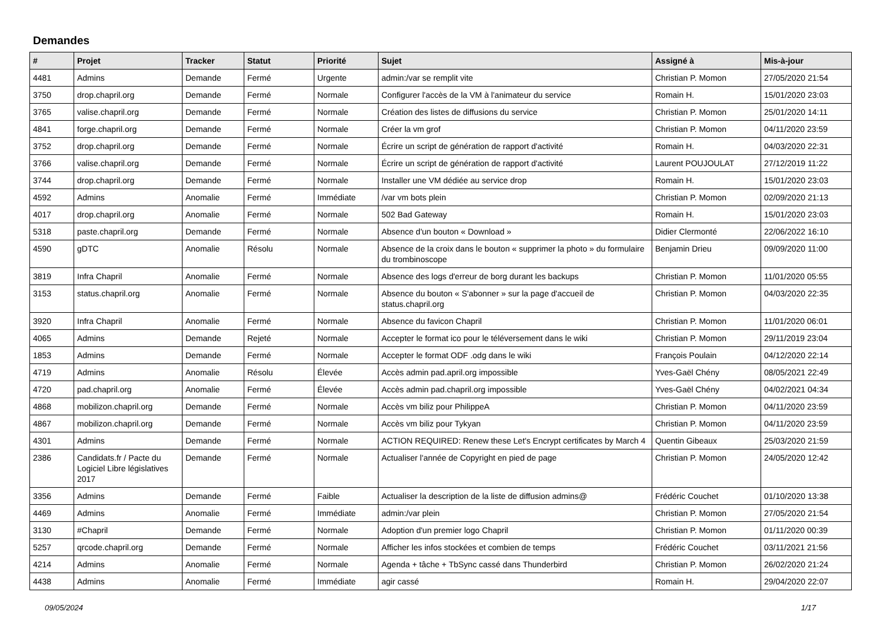Demandes
| # | Projet | Tracker | Statut | Priorité | Sujet | Assigné à | Mis-à-jour |
| --- | --- | --- | --- | --- | --- | --- | --- |
| 4481 | Admins | Demande | Fermé | Urgente | admin:/var se remplit vite | Christian P. Momon | 27/05/2020 21:54 |
| 3750 | drop.chapril.org | Demande | Fermé | Normale | Configurer l'accès de la VM à l'animateur du service | Romain H. | 15/01/2020 23:03 |
| 3765 | valise.chapril.org | Demande | Fermé | Normale | Création des listes de diffusions du service | Christian P. Momon | 25/01/2020 14:11 |
| 4841 | forge.chapril.org | Demande | Fermé | Normale | Créer la vm grof | Christian P. Momon | 04/11/2020 23:59 |
| 3752 | drop.chapril.org | Demande | Fermé | Normale | Écrire un script de génération de rapport d'activité | Romain H. | 04/03/2020 22:31 |
| 3766 | valise.chapril.org | Demande | Fermé | Normale | Écrire un script de génération de rapport d'activité | Laurent POUJOULAT | 27/12/2019 11:22 |
| 3744 | drop.chapril.org | Demande | Fermé | Normale | Installer une VM dédiée au service drop | Romain H. | 15/01/2020 23:03 |
| 4592 | Admins | Anomalie | Fermé | Immédiate | /var vm bots plein | Christian P. Momon | 02/09/2020 21:13 |
| 4017 | drop.chapril.org | Anomalie | Fermé | Normale | 502 Bad Gateway | Romain H. | 15/01/2020 23:03 |
| 5318 | paste.chapril.org | Demande | Fermé | Normale | Absence d'un bouton « Download » | Didier Clermonté | 22/06/2022 16:10 |
| 4590 | gDTC | Anomalie | Résolu | Normale | Absence de la croix dans le bouton « supprimer la photo » du formulaire du trombinoscope | Benjamin Drieu | 09/09/2020 11:00 |
| 3819 | Infra Chapril | Anomalie | Fermé | Normale | Absence des logs d'erreur de borg durant les backups | Christian P. Momon | 11/01/2020 05:55 |
| 3153 | status.chapril.org | Anomalie | Fermé | Normale | Absence du bouton « S'abonner » sur la page d'accueil de status.chapril.org | Christian P. Momon | 04/03/2020 22:35 |
| 3920 | Infra Chapril | Anomalie | Fermé | Normale | Absence du favicon Chapril | Christian P. Momon | 11/01/2020 06:01 |
| 4065 | Admins | Demande | Rejeté | Normale | Accepter le format ico pour le téléversement dans le wiki | Christian P. Momon | 29/11/2019 23:04 |
| 1853 | Admins | Demande | Fermé | Normale | Accepter le format ODF .odg dans le wiki | François Poulain | 04/12/2020 22:14 |
| 4719 | Admins | Anomalie | Résolu | Élevée | Accès admin pad.april.org impossible | Yves-Gaël Chény | 08/05/2021 22:49 |
| 4720 | pad.chapril.org | Anomalie | Fermé | Élevée | Accès admin pad.chapril.org impossible | Yves-Gaël Chény | 04/02/2021 04:34 |
| 4868 | mobilizon.chapril.org | Demande | Fermé | Normale | Accès vm biliz pour PhilippeA | Christian P. Momon | 04/11/2020 23:59 |
| 4867 | mobilizon.chapril.org | Demande | Fermé | Normale | Accès vm biliz pour Tykyan | Christian P. Momon | 04/11/2020 23:59 |
| 4301 | Admins | Demande | Fermé | Normale | ACTION REQUIRED: Renew these Let's Encrypt certificates by March 4 | Quentin Gibeaux | 25/03/2020 21:59 |
| 2386 | Candidats.fr / Pacte du Logiciel Libre législatives 2017 | Demande | Fermé | Normale | Actualiser l'année de Copyright en pied de page | Christian P. Momon | 24/05/2020 12:42 |
| 3356 | Admins | Demande | Fermé | Faible | Actualiser la description de la liste de diffusion admins@ | Frédéric Couchet | 01/10/2020 13:38 |
| 4469 | Admins | Anomalie | Fermé | Immédiate | admin:/var plein | Christian P. Momon | 27/05/2020 21:54 |
| 3130 | #Chapril | Demande | Fermé | Normale | Adoption d'un premier logo Chapril | Christian P. Momon | 01/11/2020 00:39 |
| 5257 | qrcode.chapril.org | Demande | Fermé | Normale | Afficher les infos stockées et combien de temps | Frédéric Couchet | 03/11/2021 21:56 |
| 4214 | Admins | Anomalie | Fermé | Normale | Agenda + tâche + TbSync cassé dans Thunderbird | Christian P. Momon | 26/02/2020 21:24 |
| 4438 | Admins | Anomalie | Fermé | Immédiate | agir cassé | Romain H. | 29/04/2020 22:07 |
09/05/2024 1/17